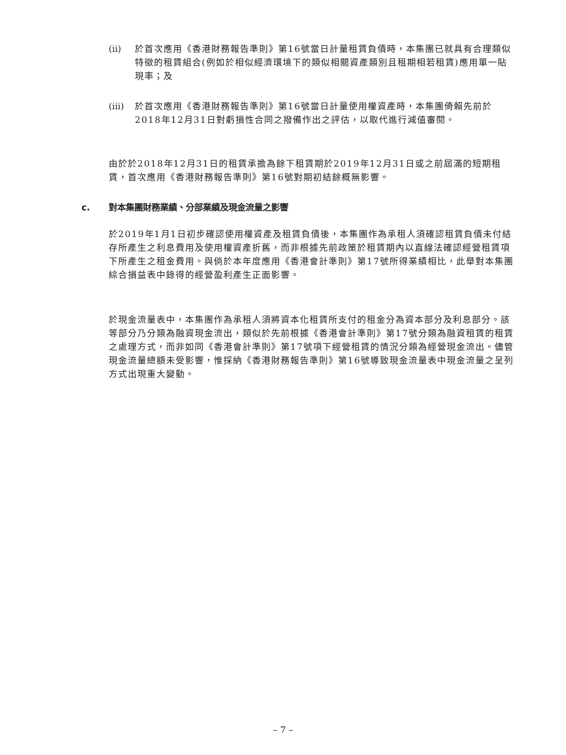(ii) 於首次應用《香港財務報告準則》第16號當日計量租賃負債時，本集團已就具有合理類似特徵的租賃組合(例如於相似經濟環境下的類似相關資產類別且租期相若租賃)應用單一貼現率；及
(iii) 於首次應用《香港財務報告準則》第16號當日計量使用權資產時，本集團倚賴先前於2018年12月31日對虧損性合同之撥備作出之評估，以取代進行減值審閱。
由於於2018年12月31日的租賃承擔為餘下租賃期於2019年12月31日或之前屆滿的短期租賃，首次應用《香港財務報告準則》第16號對期初結餘概無影響。
c. 對本集團財務業績、分部業績及現金流量之影響
於2019年1月1日初步確認使用權資產及租賃負債後，本集團作為承租人須確認租賃負債未付結存所產生之利息費用及使用權資產折舊，而非根據先前政策於租賃期內以直線法確認經營租賃項下所產生之租金費用。與倘於本年度應用《香港會計準則》第17號所得業績相比，此舉對本集團綜合損益表中錄得的經營盈利產生正面影響。
於現金流量表中，本集團作為承租人須將資本化租賃所支付的租金分為資本部分及利息部分。該等部分乃分類為融資現金流出，類似於先前根據《香港會計準則》第17號分類為融資租賃的租賃之處理方式，而非如同《香港會計準則》第17號項下經營租賃的情況分類為經營現金流出。儘管現金流量總額未受影響，惟採納《香港財務報告準則》第16號導致現金流量表中現金流量之呈列方式出現重大變動。
– 7 –